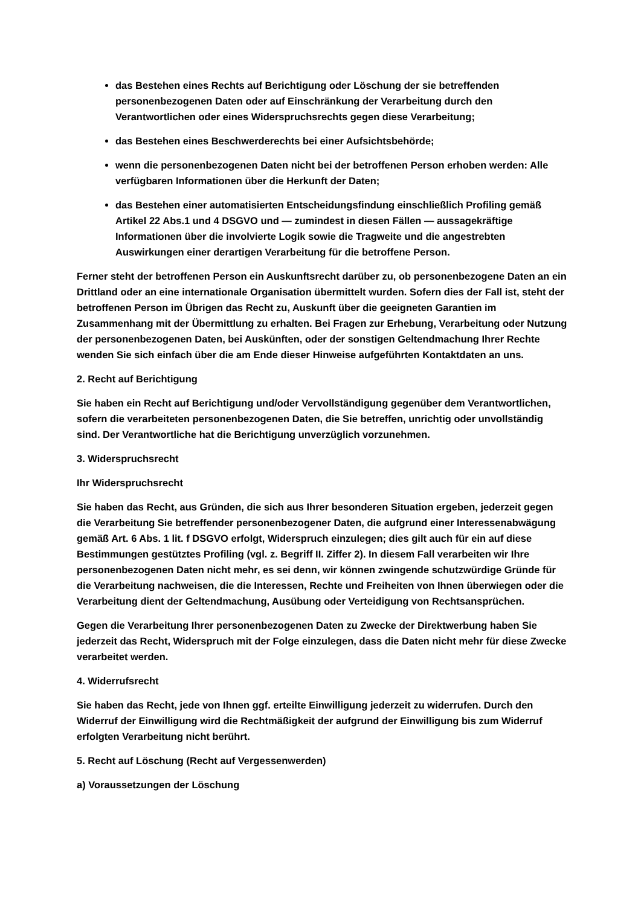das Bestehen eines Rechts auf Berichtigung oder Löschung der sie betreffenden personenbezogenen Daten oder auf Einschränkung der Verarbeitung durch den Verantwortlichen oder eines Widerspruchsrechts gegen diese Verarbeitung;
das Bestehen eines Beschwerderechts bei einer Aufsichtsbehörde;
wenn die personenbezogenen Daten nicht bei der betroffenen Person erhoben werden: Alle verfügbaren Informationen über die Herkunft der Daten;
das Bestehen einer automatisierten Entscheidungsfindung einschließlich Profiling gemäß Artikel 22 Abs.1 und 4 DSGVO und — zumindest in diesen Fällen — aussagekräftige Informationen über die involvierte Logik sowie die Tragweite und die angestrebten Auswirkungen einer derartigen Verarbeitung für die betroffene Person.
Ferner steht der betroffenen Person ein Auskunftsrecht darüber zu, ob personenbezogene Daten an ein Drittland oder an eine internationale Organisation übermittelt wurden. Sofern dies der Fall ist, steht der betroffenen Person im Übrigen das Recht zu, Auskunft über die geeigneten Garantien im Zusammenhang mit der Übermittlung zu erhalten. Bei Fragen zur Erhebung, Verarbeitung oder Nutzung der personenbezogenen Daten, bei Auskünften, oder der sonstigen Geltendmachung Ihrer Rechte wenden Sie sich einfach über die am Ende dieser Hinweise aufgeführten Kontaktdaten an uns.
2. Recht auf Berichtigung
Sie haben ein Recht auf Berichtigung und/oder Vervollständigung gegenüber dem Verantwortlichen, sofern die verarbeiteten personenbezogenen Daten, die Sie betreffen, unrichtig oder unvollständig sind. Der Verantwortliche hat die Berichtigung unverzüglich vorzunehmen.
3. Widerspruchsrecht
Ihr Widerspruchsrecht
Sie haben das Recht, aus Gründen, die sich aus Ihrer besonderen Situation ergeben, jederzeit gegen die Verarbeitung Sie betreffender personenbezogener Daten, die aufgrund einer Interessenabwägung gemäß Art. 6 Abs. 1 lit. f DSGVO erfolgt, Widerspruch einzulegen; dies gilt auch für ein auf diese Bestimmungen gestütztes Profiling (vgl. z. Begriff II. Ziffer 2). In diesem Fall verarbeiten wir Ihre personenbezogenen Daten nicht mehr, es sei denn, wir können zwingende schutzwürdige Gründe für die Verarbeitung nachweisen, die die Interessen, Rechte und Freiheiten von Ihnen überwiegen oder die Verarbeitung dient der Geltendmachung, Ausübung oder Verteidigung von Rechtsansprüchen.
Gegen die Verarbeitung Ihrer personenbezogenen Daten zu Zwecke der Direktwerbung haben Sie jederzeit das Recht, Widerspruch mit der Folge einzulegen, dass die Daten nicht mehr für diese Zwecke verarbeitet werden.
4. Widerrufsrecht
Sie haben das Recht, jede von Ihnen ggf. erteilte Einwilligung jederzeit zu widerrufen. Durch den Widerruf der Einwilligung wird die Rechtmäßigkeit der aufgrund der Einwilligung bis zum Widerruf erfolgten Verarbeitung nicht berührt.
5. Recht auf Löschung (Recht auf Vergessenwerden)
a) Voraussetzungen der Löschung